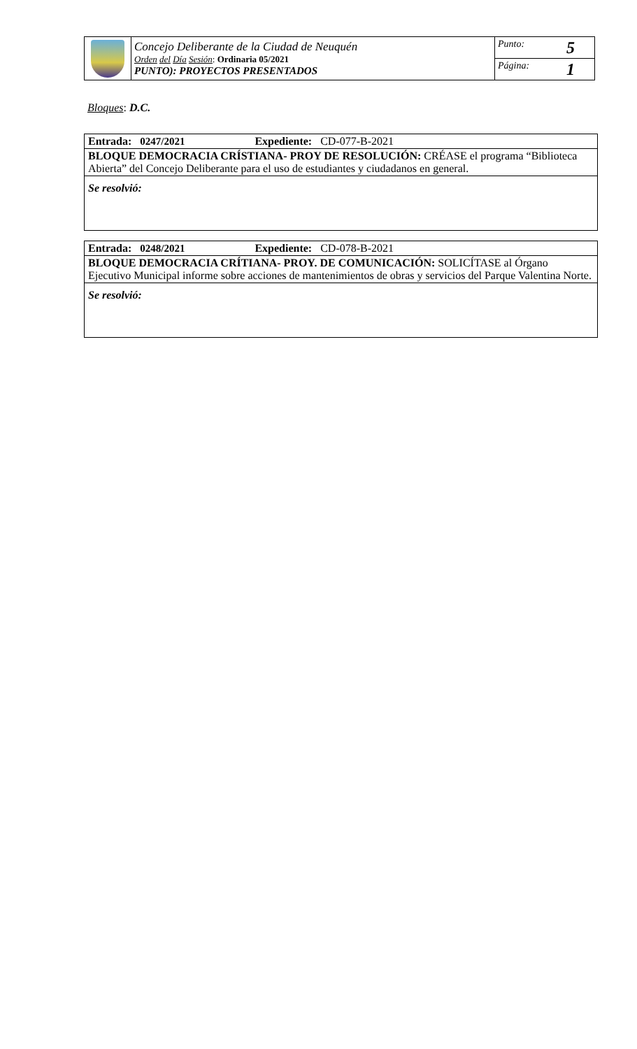| | Concejo Deliberante de la Ciudad de Neuquén Orden del Día Sesión : Ordinaria 05/2021 PUNTO): PROYECTOS PRESENTADOS | Punto: 5 |
| | | Página: 1 |
Bloques: D.C.
| Entrada: 0247/2021 Expediente: CD-077-B-2021 |
| BLOQUE DEMOCRACIA CRÍSTIANA- PROY DE RESOLUCIÓN: CRÉASE el programa “Biblioteca Abierta” del Concejo Deliberante para el uso de estudiantes y ciudadanos en general. |
| Se resolvió: |
| Entrada: 0248/2021 Expediente: CD-078-B-2021 |
| BLOQUE DEMOCRACIA CRÍTIANA- PROY. DE COMUNICACIÓN: SOLICÍTASE al Órgano Ejecutivo Municipal informe sobre acciones de mantenimientos de obras y servicios del Parque Valentina Norte. |
| Se resolvió: |